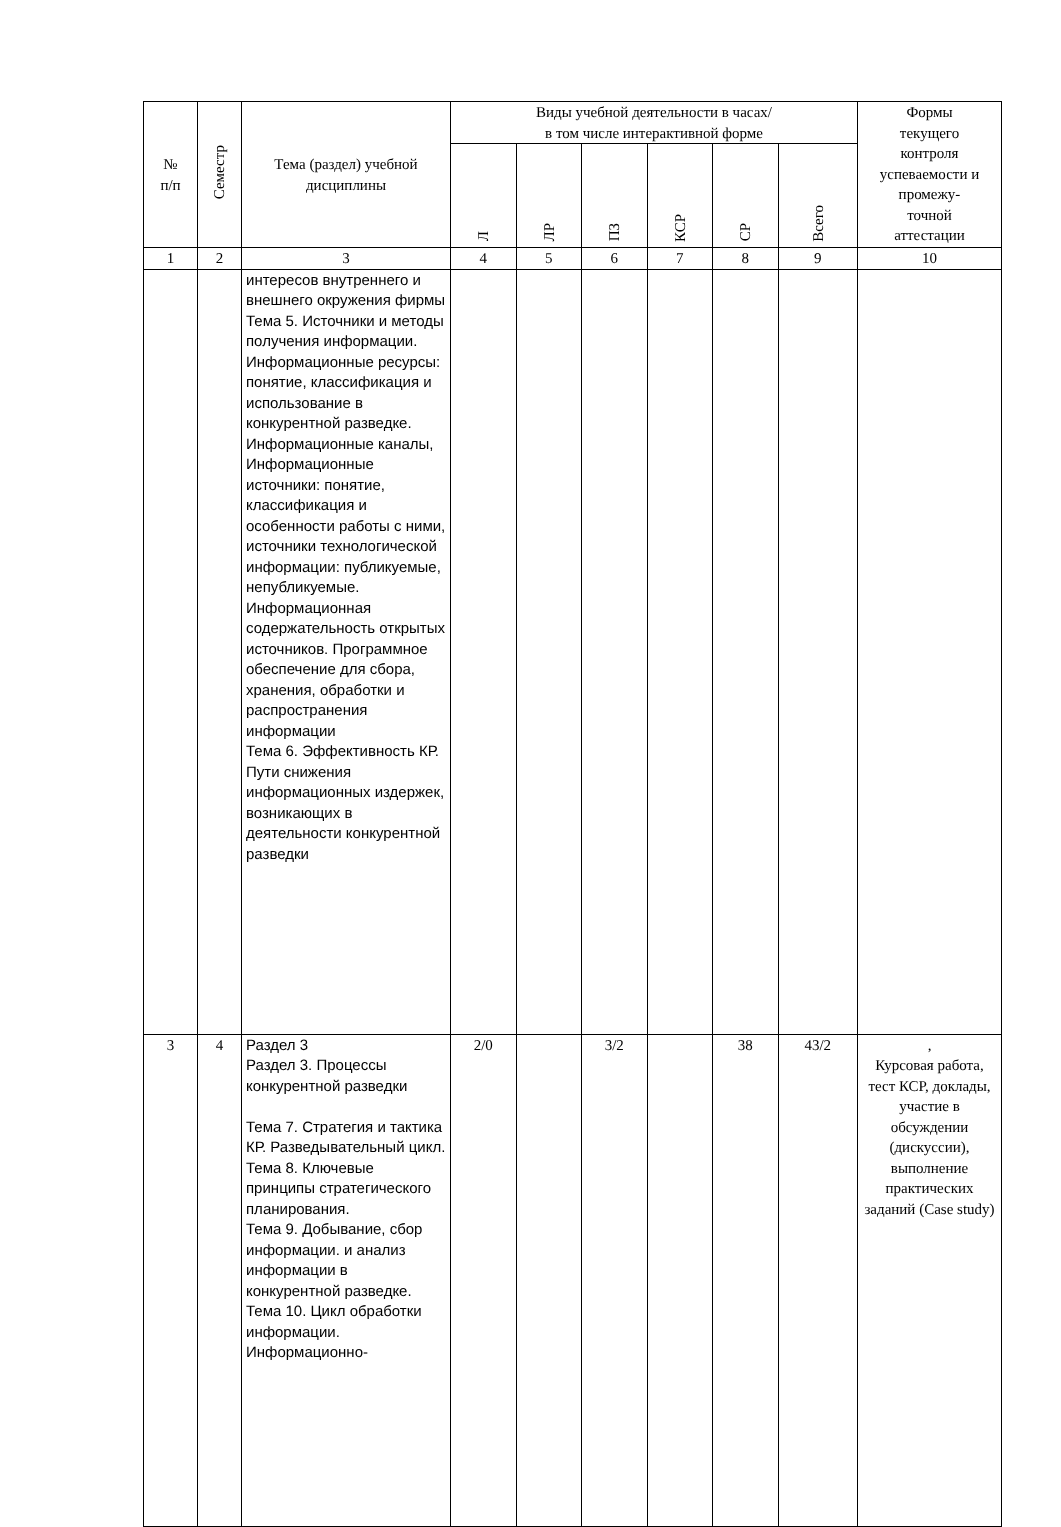| № п/п | Семестр | Тема (раздел) учебной дисциплины | Виды учебной деятельности в часах/ в том числе интерактивной форме | | | | | | Формы текущего контроля успеваемости и промежу- точной аттестации |
| --- | --- | --- | --- | --- | --- | --- | --- | --- | --- |
| | | | Л | ЛР | ПЗ | КСР | СР | Всего | |
| 1 | 2 | 3 | 4 | 5 | 6 | 7 | 8 | 9 | 10 |
| | | интересов внутреннего и внешнего окружения фирмы Тема 5. Источники и методы получения информации. Информационные ресурсы: понятие, классификация и использование в конкурентной разведке. Информационные каналы, Информационные источники: понятие, классификация и особенности работы с ними, источники технологической информации: публикуемые, непубликуемые. Информационная содержательность открытых источников. Программное обеспечение для сбора, хранения, обработки и распространения информации Тема 6. Эффективность КР. Пути снижения информационных издержек, возникающих в деятельности конкурентной разведки | | | | | | | |
| 3 | 4 | Раздел 3 Раздел 3. Процессы конкурентной разведки Тема 7. Стратегия и тактика КР. Разведывательный цикл. Тема 8. Ключевые принципы стратегического планирования. Тема 9. Добывание, сбор информации. и анализ информации в конкурентной разведке. Тема 10. Цикл обработки информации. Информационно- | 2/0 | | 3/2 | | 38 | 43/2 | , Курсовая работа, тест КСР, доклады, участие в обсуждении (дискуссии), выполнение практических заданий (Case study) |